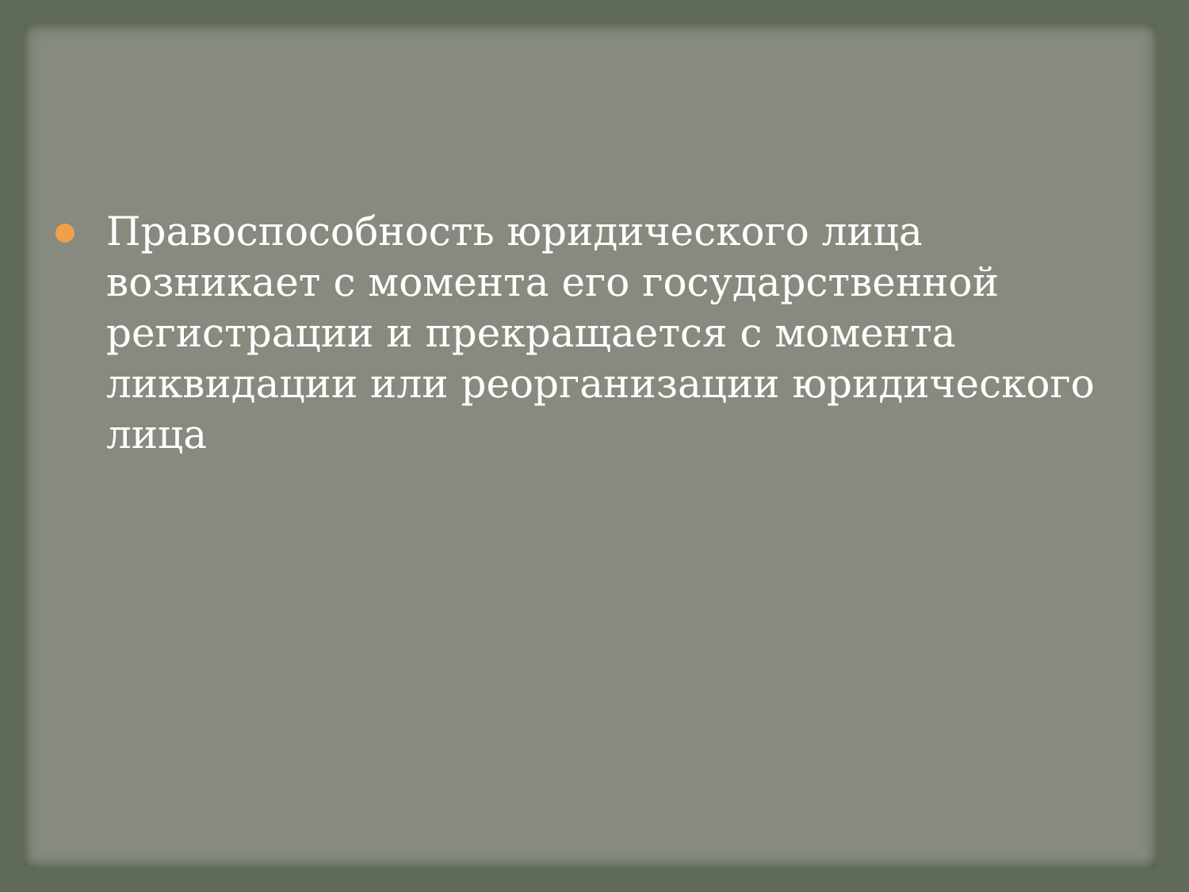Правоспособность юридического лица возникает с момента его государственной регистрации и прекращается с момента ликвидации или реорганизации юридического лица